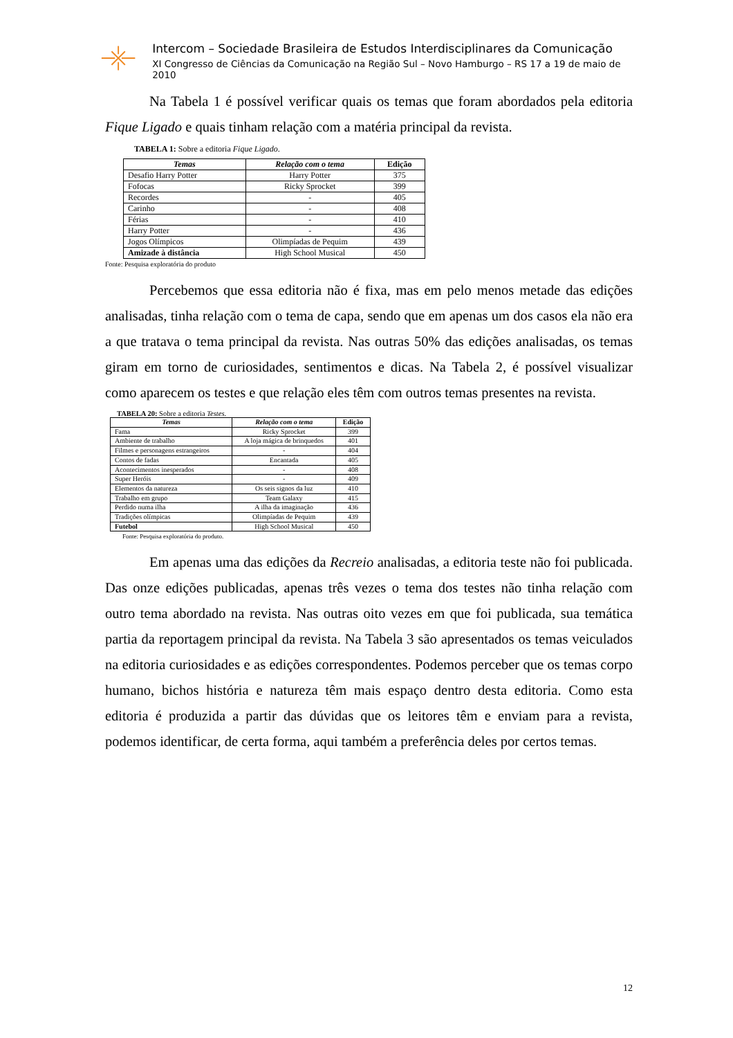Intercom – Sociedade Brasileira de Estudos Interdisciplinares da Comunicação
XI Congresso de Ciências da Comunicação na Região Sul – Novo Hamburgo – RS 17 a 19 de maio de 2010
Na Tabela 1 é possível verificar quais os temas que foram abordados pela editoria Fique Ligado e quais tinham relação com a matéria principal da revista.
TABELA 1: Sobre a editoria Fique Ligado.
| Temas | Relação com o tema | Edição |
| --- | --- | --- |
| Desafio Harry Potter | Harry Potter | 375 |
| Fofocas | Ricky Sprocket | 399 |
| Recordes | - | 405 |
| Carinho | - | 408 |
| Férias | - | 410 |
| Harry Potter | - | 436 |
| Jogos Olímpicos | Olimpíadas de Pequim | 439 |
| Amizade à distância | High School Musical | 450 |
Fonte: Pesquisa exploratória do produto
Percebemos que essa editoria não é fixa, mas em pelo menos metade das edições analisadas, tinha relação com o tema de capa, sendo que em apenas um dos casos ela não era a que tratava o tema principal da revista. Nas outras 50% das edições analisadas, os temas giram em torno de curiosidades, sentimentos e dicas. Na Tabela 2, é possível visualizar como aparecem os testes e que relação eles têm com outros temas presentes na revista.
TABELA 20: Sobre a editoria Testes.
| Temas | Relação com o tema | Edição |
| --- | --- | --- |
| Fama | Ricky Sprocket | 399 |
| Ambiente de trabalho | A loja mágica de brinquedos | 401 |
| Filmes e personagens estrangeiros | - | 404 |
| Contos de fadas | Encantada | 405 |
| Acontecimentos inesperados | - | 408 |
| Super Heróis | - | 409 |
| Elementos da natureza | Os seis signos da luz | 410 |
| Trabalho em grupo | Team Galaxy | 415 |
| Perdido numa ilha | A ilha da imaginação | 436 |
| Tradições olímpicas | Olimpíadas de Pequim | 439 |
| Futebol | High School Musical | 450 |
Fonte: Pesquisa exploratória do produto.
Em apenas uma das edições da Recreio analisadas, a editoria teste não foi publicada. Das onze edições publicadas, apenas três vezes o tema dos testes não tinha relação com outro tema abordado na revista. Nas outras oito vezes em que foi publicada, sua temática partia da reportagem principal da revista. Na Tabela 3 são apresentados os temas veiculados na editoria curiosidades e as edições correspondentes. Podemos perceber que os temas corpo humano, bichos história e natureza têm mais espaço dentro desta editoria. Como esta editoria é produzida a partir das dúvidas que os leitores têm e enviam para a revista, podemos identificar, de certa forma, aqui também a preferência deles por certos temas.
12